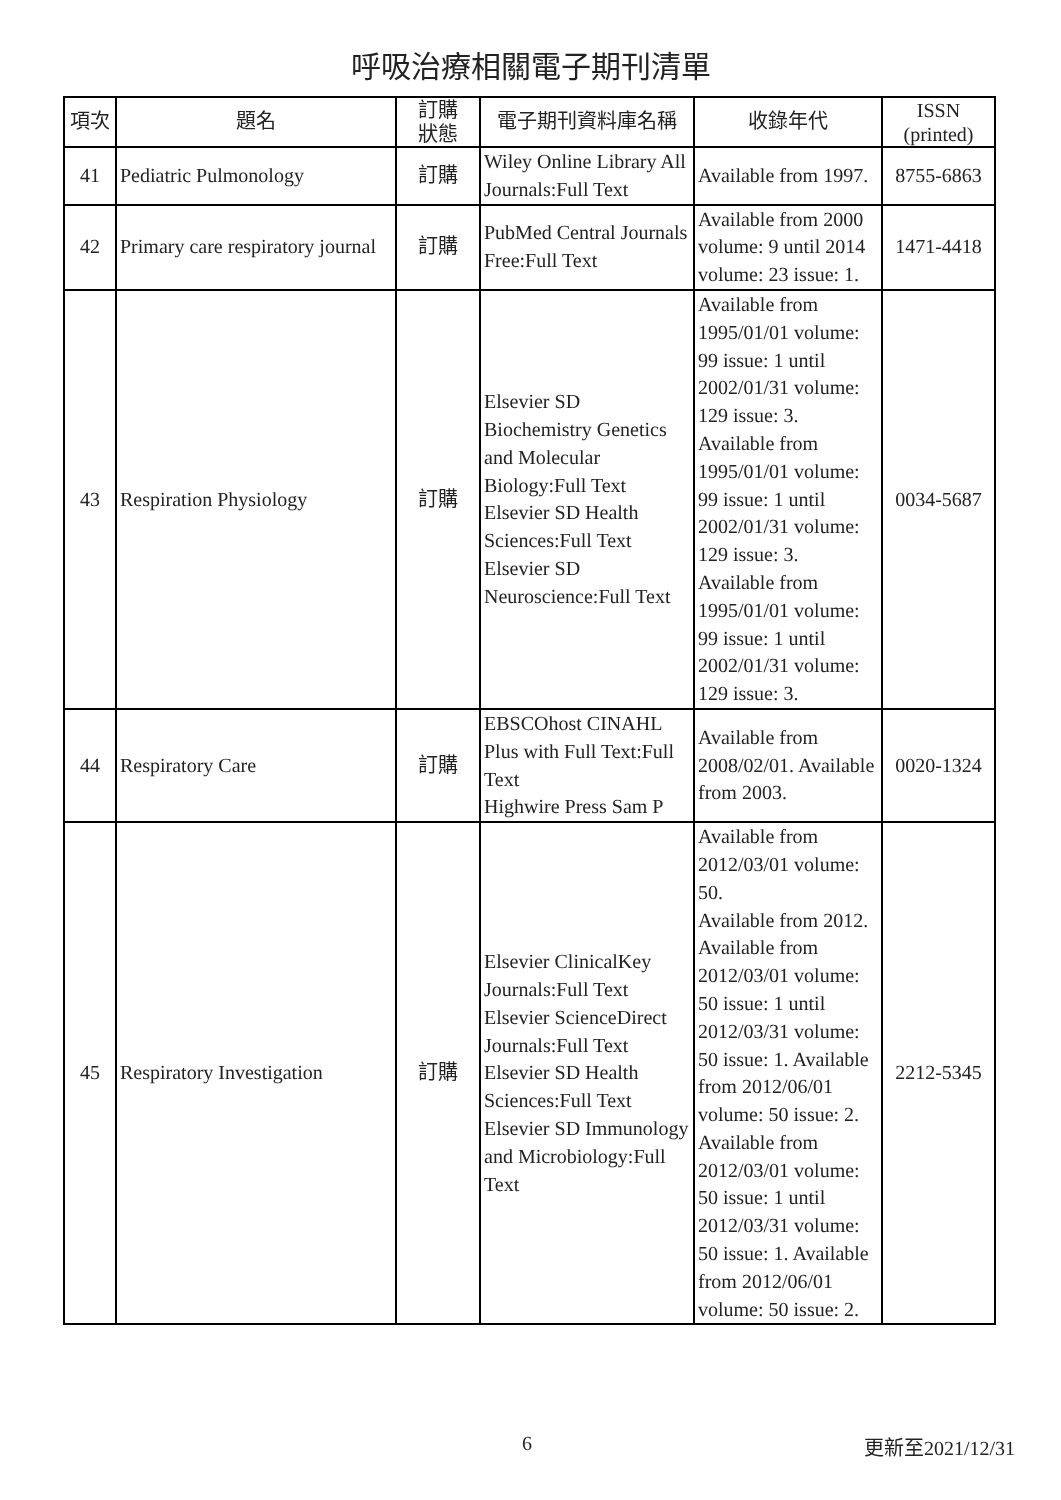呼吸治療相關電子期刊清單
| 項次 | 題名 | 訂購 狀態 | 電子期刊資料庫名稱 | 收錄年代 | ISSN (printed) |
| --- | --- | --- | --- | --- | --- |
| 41 | Pediatric Pulmonology | 訂購 | Wiley Online Library All Journals:Full Text | Available from 1997. | 8755-6863 |
| 42 | Primary care respiratory journal | 訂購 | PubMed Central Journals Free:Full Text | Available from 2000 volume: 9 until 2014 volume: 23 issue: 1. | 1471-4418 |
| 43 | Respiration Physiology | 訂購 | Elsevier SD Biochemistry Genetics and Molecular Biology:Full Text Elsevier SD Health Sciences:Full Text Elsevier SD Neuroscience:Full Text | Available from 1995/01/01 volume: 99 issue: 1 until 2002/01/31 volume: 129 issue: 3. Available from 1995/01/01 volume: 99 issue: 1 until 2002/01/31 volume: 129 issue: 3. Available from 1995/01/01 volume: 99 issue: 1 until 2002/01/31 volume: 129 issue: 3. | 0034-5687 |
| 44 | Respiratory Care | 訂購 | EBSCOhost CINAHL Plus with Full Text:Full Text Highwire Press Sam P | Available from 2008/02/01. Available from 2003. | 0020-1324 |
| 45 | Respiratory Investigation | 訂購 | Elsevier ClinicalKey Journals:Full Text Elsevier ScienceDirect Journals:Full Text Elsevier SD Health Sciences:Full Text Elsevier SD Immunology and Microbiology:Full Text | Available from 2012/03/01 volume: 50. Available from 2012. Available from 2012/03/01 volume: 50 issue: 1 until 2012/03/31 volume: 50 issue: 1. Available from 2012/06/01 volume: 50 issue: 2. Available from 2012/03/01 volume: 50 issue: 1 until 2012/03/31 volume: 50 issue: 1. Available from 2012/06/01 volume: 50 issue: 2. | 2212-5345 |
6 更新至2021/12/31